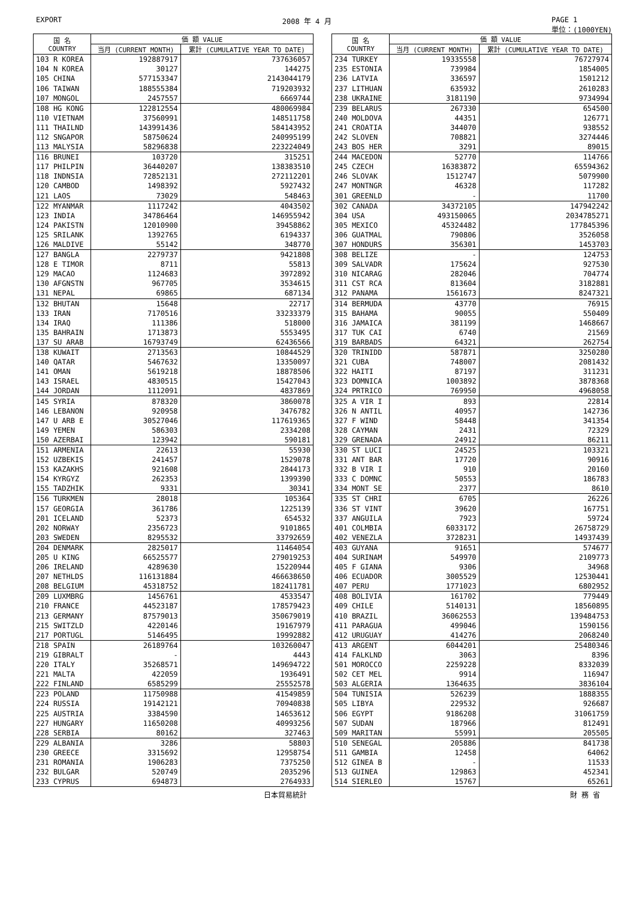EXPORT 2008 年 4 月 PAGE 1
単位：(1000YEN)
| 国 名 COUNTRY | 価 額 VALUE | |
| --- | --- | --- |
| | 当月 (CURRENT MONTH) | 累計 (CUMULATIVE YEAR TO DATE) |
| 103 R KOREA | 192887917 | 737636057 |
| 104 N KOREA | 30127 | 144275 |
| 105 CHINA | 577153347 | 2143044179 |
| 106 TAIWAN | 188555384 | 719203932 |
| 107 MONGOL | 2457557 | 6669744 |
| 108 HG KONG | 122812554 | 480069984 |
| 110 VIETNAM | 37560991 | 148511758 |
| 111 THAILND | 143991436 | 584143952 |
| 112 SNGAPOR | 58750624 | 240995199 |
| 113 MALYSIA | 58296838 | 223224049 |
| 116 BRUNEI | 103720 | 315251 |
| 117 PHILPIN | 36440207 | 138383510 |
| 118 INDNSIA | 72852131 | 272112201 |
| 120 CAMBOD | 1498392 | 5927432 |
| 121 LAOS | 73029 | 548463 |
| 122 MYANMAR | 1117242 | 4043502 |
| 123 INDIA | 34786464 | 146955942 |
| 124 PAKISTN | 12010900 | 39458862 |
| 125 SRILANK | 1392765 | 6194337 |
| 126 MALDIVE | 55142 | 348770 |
| 127 BANGLA | 2279737 | 9421808 |
| 128 E TIMOR | 8711 | 55813 |
| 129 MACAO | 1124683 | 3972892 |
| 130 AFGNSTN | 967705 | 3534615 |
| 131 NEPAL | 69865 | 687134 |
| 132 BHUTAN | 15648 | 22717 |
| 133 IRAN | 7170516 | 33233379 |
| 134 IRAQ | 111386 | 518000 |
| 135 BAHRAIN | 1713873 | 5553495 |
| 137 SU ARAB | 16793749 | 62436566 |
| 138 KUWAIT | 2713563 | 10844529 |
| 140 QATAR | 5467632 | 13350097 |
| 141 OMAN | 5619218 | 18878506 |
| 143 ISRAEL | 4830515 | 15427043 |
| 144 JORDAN | 1112091 | 4837869 |
| 145 SYRIA | 878320 | 3860078 |
| 146 LEBANON | 920958 | 3476782 |
| 147 U ARB E | 30527046 | 117619365 |
| 149 YEMEN | 586303 | 2334208 |
| 150 AZERBAI | 123942 | 590181 |
| 151 ARMENIA | 22613 | 55930 |
| 152 UZBEKIS | 241457 | 1529078 |
| 153 KAZAKHS | 921608 | 2844173 |
| 154 KYRGYZ | 262353 | 1399390 |
| 155 TADZHIK | 9331 | 30341 |
| 156 TURKMEN | 28018 | 105364 |
| 157 GEORGIA | 361786 | 1225139 |
| 201 ICELAND | 52373 | 654532 |
| 202 NORWAY | 2356723 | 9101865 |
| 203 SWEDEN | 8295532 | 33792659 |
| 204 DENMARK | 2825017 | 11464054 |
| 205 U KING | 66525577 | 279019253 |
| 206 IRELAND | 4289630 | 15220944 |
| 207 NETHLDS | 116131884 | 466638650 |
| 208 BELGIUM | 45318752 | 182411781 |
| 209 LUXMBRG | 1456761 | 4533547 |
| 210 FRANCE | 44523187 | 178579423 |
| 213 GERMANY | 87579013 | 350679019 |
| 215 SWITZLD | 4220146 | 19167979 |
| 217 PORTUGL | 5146495 | 19992882 |
| 218 SPAIN | 26189764 | 103260047 |
| 219 GIBRALT | - | 4443 |
| 220 ITALY | 35268571 | 149694722 |
| 221 MALTA | 422059 | 1936491 |
| 222 FINLAND | 6585299 | 25552578 |
| 223 POLAND | 11750988 | 41549859 |
| 224 RUSSIA | 19142121 | 70940838 |
| 225 AUSTRIA | 3384590 | 14653612 |
| 227 HUNGARY | 11650208 | 40993256 |
| 228 SERBIA | 80162 | 327463 |
| 229 ALBANIA | 3286 | 58803 |
| 230 GREECE | 3315692 | 12958754 |
| 231 ROMANIA | 1906283 | 7375250 |
| 232 BULGAR | 520749 | 2035296 |
| 233 CYPRUS | 694873 | 2764933 |
| 国 名 COUNTRY | 価 額 VALUE | |
| --- | --- | --- |
| | 当月 (CURRENT MONTH) | 累計 (CUMULATIVE YEAR TO DATE) |
| 234 TURKEY | 19335558 | 76727974 |
| 235 ESTONIA | 739984 | 1854005 |
| 236 LATVIA | 336597 | 1501212 |
| 237 LITHUAN | 635932 | 2610283 |
| 238 UKRAINE | 3181190 | 9734994 |
| 239 BELARUS | 267330 | 654500 |
| 240 MOLDOVA | 44351 | 126771 |
| 241 CROATIA | 344070 | 938552 |
| 242 SLOVEN | 708821 | 3274446 |
| 243 BOS HER | 3291 | 89015 |
| 244 MACEDON | 52770 | 114766 |
| 245 CZECH | 16383872 | 65594362 |
| 246 SLOVAK | 1512747 | 5079900 |
| 247 MONTNGR | 46328 | 117282 |
| 301 GREENLD | - | 11700 |
| 302 CANADA | 34372105 | 147942242 |
| 304 USA | 493150065 | 2034785271 |
| 305 MEXICO | 45324482 | 177845396 |
| 306 GUATMAL | 790806 | 3526058 |
| 307 HONDURS | 356301 | 1453703 |
| 308 BELIZE | - | 124753 |
| 309 SALVADR | 175624 | 927530 |
| 310 NICARAG | 282046 | 704774 |
| 311 CST RCA | 813604 | 3182881 |
| 312 PANAMA | 1561673 | 8247321 |
| 314 BERMUDA | 43770 | 76915 |
| 315 BAHAMA | 90055 | 550409 |
| 316 JAMAICA | 381199 | 1468667 |
| 317 TUK CAI | 6740 | 21569 |
| 319 BARBADS | 64321 | 262754 |
| 320 TRINIDD | 587871 | 3250280 |
| 321 CUBA | 748007 | 2081432 |
| 322 HAITI | 87197 | 311231 |
| 323 DOMNICA | 1003892 | 3878368 |
| 324 PRTRICO | 769950 | 4968058 |
| 325 A VIR I | 893 | 22814 |
| 326 N ANTIL | 40957 | 142736 |
| 327 F WIND | 58448 | 341354 |
| 328 CAYMAN | 2431 | 72329 |
| 329 GRENADA | 24912 | 86211 |
| 330 ST LUCI | 24525 | 103321 |
| 331 ANT BAR | 17720 | 90916 |
| 332 B VIR I | 910 | 20160 |
| 333 C DOMNC | 50553 | 186783 |
| 334 MONT SE | 2377 | 8610 |
| 335 ST CHRI | 6705 | 26226 |
| 336 ST VINT | 39620 | 167751 |
| 337 ANGUILA | 7923 | 59724 |
| 401 COLMBIA | 6033172 | 26758729 |
| 402 VENEZLA | 3728231 | 14937439 |
| 403 GUYANA | 91651 | 574677 |
| 404 SURINAM | 549970 | 2109773 |
| 405 F GIANA | 9306 | 34968 |
| 406 ECUADOR | 3005529 | 12530441 |
| 407 PERU | 1771023 | 6802952 |
| 408 BOLIVIA | 161702 | 779449 |
| 409 CHILE | 5140131 | 18560895 |
| 410 BRAZIL | 36062553 | 139484753 |
| 411 PARAGUA | 499046 | 1590156 |
| 412 URUGUAY | 414276 | 2068240 |
| 413 ARGENT | 6044201 | 25480346 |
| 414 FALKLND | 3063 | 8396 |
| 501 MOROCCO | 2259228 | 8332039 |
| 502 CET MEL | 9914 | 116947 |
| 503 ALGERIA | 1364635 | 3836104 |
| 504 TUNISIA | 526239 | 1888355 |
| 505 LIBYA | 229532 | 926687 |
| 506 EGYPT | 9186208 | 31061759 |
| 507 SUDAN | 187966 | 812491 |
| 509 MARITAN | 55991 | 205505 |
| 510 SENEGAL | 205886 | 841738 |
| 511 GAMBIA | 12458 | 64062 |
| 512 GINEA B | - | 11533 |
| 513 GUINEA | 129863 | 452341 |
| 514 SIERLEO | 15767 | 65261 |
日本貿易統計 財 務 省